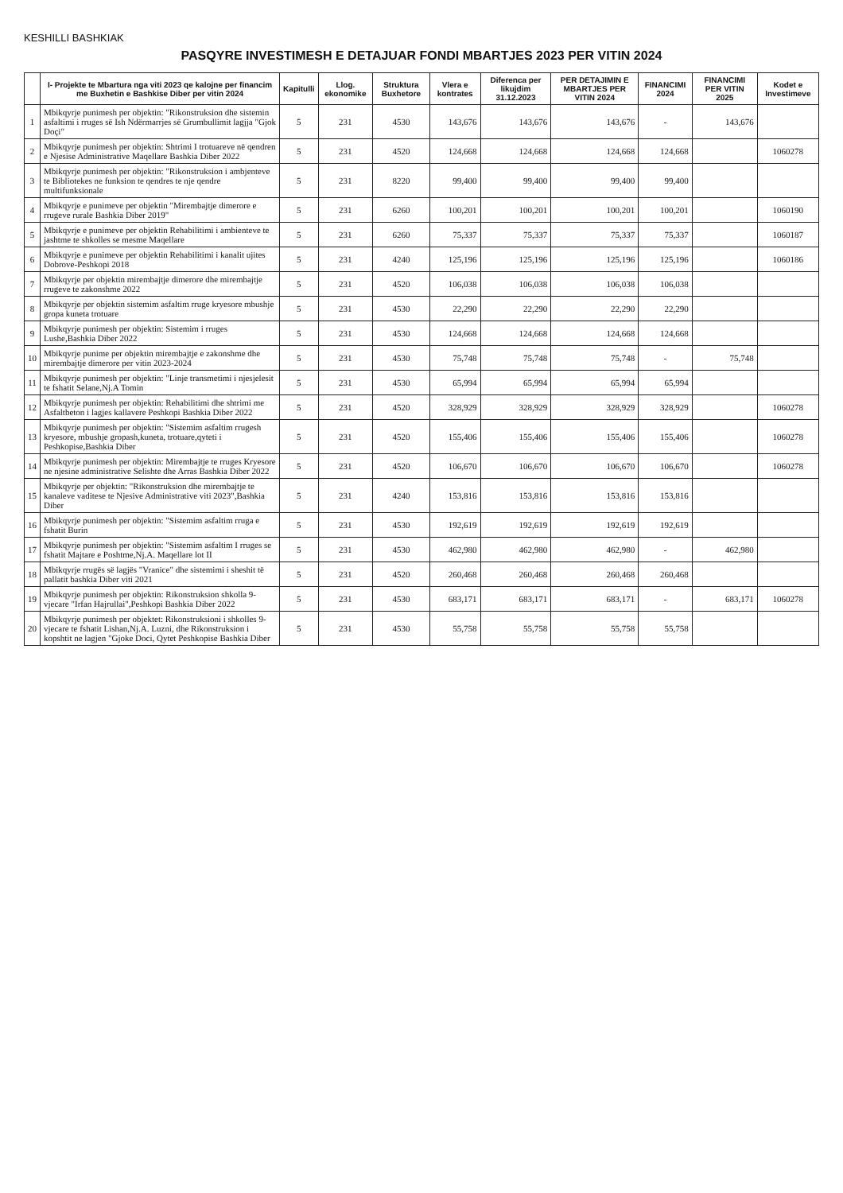KESHILLI BASHKIAK
PASQYRE INVESTIMESH E DETAJUAR FONDI MBARTJES 2023 PER VITIN 2024
| | I- Projekte te Mbartura nga viti 2023 qe kalojne per financim me Buxhetin e Bashkise Diber per vitin 2024 | Kapitulli | Llog. ekonomike | Struktura Buxhetore | Vlera e kontrates | Diferenca per likujdim 31.12.2023 | PER DETAJIMIN E MBARTJES PER VITIN 2024 | FINANCIMI 2024 | FINANCIMI PER VITIN 2025 | Kodet e Investimeve |
| --- | --- | --- | --- | --- | --- | --- | --- | --- | --- | --- |
| 1 | Mbikqyrje punimesh per objektin: "Rikonstruksion dhe sistemin asfaltimi i rruges së Ish Ndërmarrjes së Grumbullimit lagjja "Gjok Doçi" | 5 | 231 | 4530 | 143,676 | 143,676 | 143,676 | - | 143,676 | |
| 2 | Mbikqyrje punimesh per objektin: Shtrimi I trotuareve në qendren e Njesise Administrative Maqellare Bashkia Diber 2022 | 5 | 231 | 4520 | 124,668 | 124,668 | 124,668 | 124,668 | | 1060278 |
| 3 | Mbikqyrje punimesh per objektin: "Rikonstruksion i ambjenteve te Bibliotekes ne funksion te qendres te nje qendre multifunksionale | 5 | 231 | 8220 | 99,400 | 99,400 | 99,400 | 99,400 | | |
| 4 | Mbikqyrje e punimeve per objektin "Mirembajtje dimerore e rrugeve rurale Bashkia Diber 2019" | 5 | 231 | 6260 | 100,201 | 100,201 | 100,201 | 100,201 | | 1060190 |
| 5 | Mbikqyrje e punimeve per objektin Rehabilitimi i ambienteve te jashtme te shkolles se mesme Maqellare | 5 | 231 | 6260 | 75,337 | 75,337 | 75,337 | 75,337 | | 1060187 |
| 6 | Mbikqyrje e punimeve per objektin Rehabilitimi i kanalit ujites Dobrove-Peshkopi 2018 | 5 | 231 | 4240 | 125,196 | 125,196 | 125,196 | 125,196 | | 1060186 |
| 7 | Mbikqyrje per objektin mirembajtje dimerore dhe mirembajtje rrugeve te zakonshme 2022 | 5 | 231 | 4520 | 106,038 | 106,038 | 106,038 | 106,038 | | |
| 8 | Mbikqyrje per objektin sistemim asfaltim rruge kryesore mbushje gropa kuneta trotuare | 5 | 231 | 4530 | 22,290 | 22,290 | 22,290 | 22,290 | | |
| 9 | Mbikqyrje punimesh per objektin: Sistemim i rruges Lushe,Bashkia Diber 2022 | 5 | 231 | 4530 | 124,668 | 124,668 | 124,668 | 124,668 | | |
| 10 | Mbikqyrje punime per objektin mirembajtje e zakonshme dhe mirembajtje dimerore per vitin 2023-2024 | 5 | 231 | 4530 | 75,748 | 75,748 | 75,748 | - | 75,748 | |
| 11 | Mbikqyrje punimesh per objektin: "Linje transmetimi i njesjelesit te fshatit Selane,Nj.A Tomin | 5 | 231 | 4530 | 65,994 | 65,994 | 65,994 | 65,994 | | |
| 12 | Mbikqyrje punimesh per objektin: Rehabilitimi dhe shtrimi me Asfaltbeton i lagjes kallavere Peshkopi Bashkia Diber 2022 | 5 | 231 | 4520 | 328,929 | 328,929 | 328,929 | 328,929 | | 1060278 |
| 13 | Mbikqyrje punimesh per objektin: "Sistemim asfaltim rrugesh kryesore, mbushje gropash,kuneta, trotuare,qyteti i Peshkopise,Bashkia Diber | 5 | 231 | 4520 | 155,406 | 155,406 | 155,406 | 155,406 | | 1060278 |
| 14 | Mbikqyrje punimesh per objektin: Mirembajtje te rruges Kryesore ne njesine administrative Selishte dhe Arras Bashkia Diber 2022 | 5 | 231 | 4520 | 106,670 | 106,670 | 106,670 | 106,670 | | 1060278 |
| 15 | Mbikqyrje per objektin: "Rikonstruksion dhe mirembajtje te kanaleve vaditese te Njesive Administrative viti 2023",Bashkia Diber | 5 | 231 | 4240 | 153,816 | 153,816 | 153,816 | 153,816 | | |
| 16 | Mbikqyrje punimesh per objektin: "Sistemim asfaltim rruga e fshatit Burin | 5 | 231 | 4530 | 192,619 | 192,619 | 192,619 | 192,619 | | |
| 17 | Mbikqyrje punimesh per objektin: "Sistemim asfaltim I rruges se fshatit Majtare e Poshtme,Nj.A. Maqellare lot II | 5 | 231 | 4530 | 462,980 | 462,980 | 462,980 | - | 462,980 | |
| 18 | Mbikqyrje rrugës së lagjës "Vranice" dhe sistemimi i sheshit të pallatit bashkia Diber viti 2021 | 5 | 231 | 4520 | 260,468 | 260,468 | 260,468 | 260,468 | | |
| 19 | Mbikqyrje punimesh per objektin: Rikonstruksion shkolla 9-vjecare "Irfan Hajrullai",Peshkopi Bashkia Diber 2022 | 5 | 231 | 4530 | 683,171 | 683,171 | 683,171 | - | 683,171 | 1060278 |
| 20 | Mbikqyrje punimesh per objektet: Rikonstruksioni i shkolles 9-vjecare te fshatit Lishan,Nj.A. Luzni, dhe Rikonstruksion i kopshtit ne lagjen "Gjoke Doci, Qytet Peshkopise Bashkia Diber | 5 | 231 | 4530 | 55,758 | 55,758 | 55,758 | 55,758 | | |